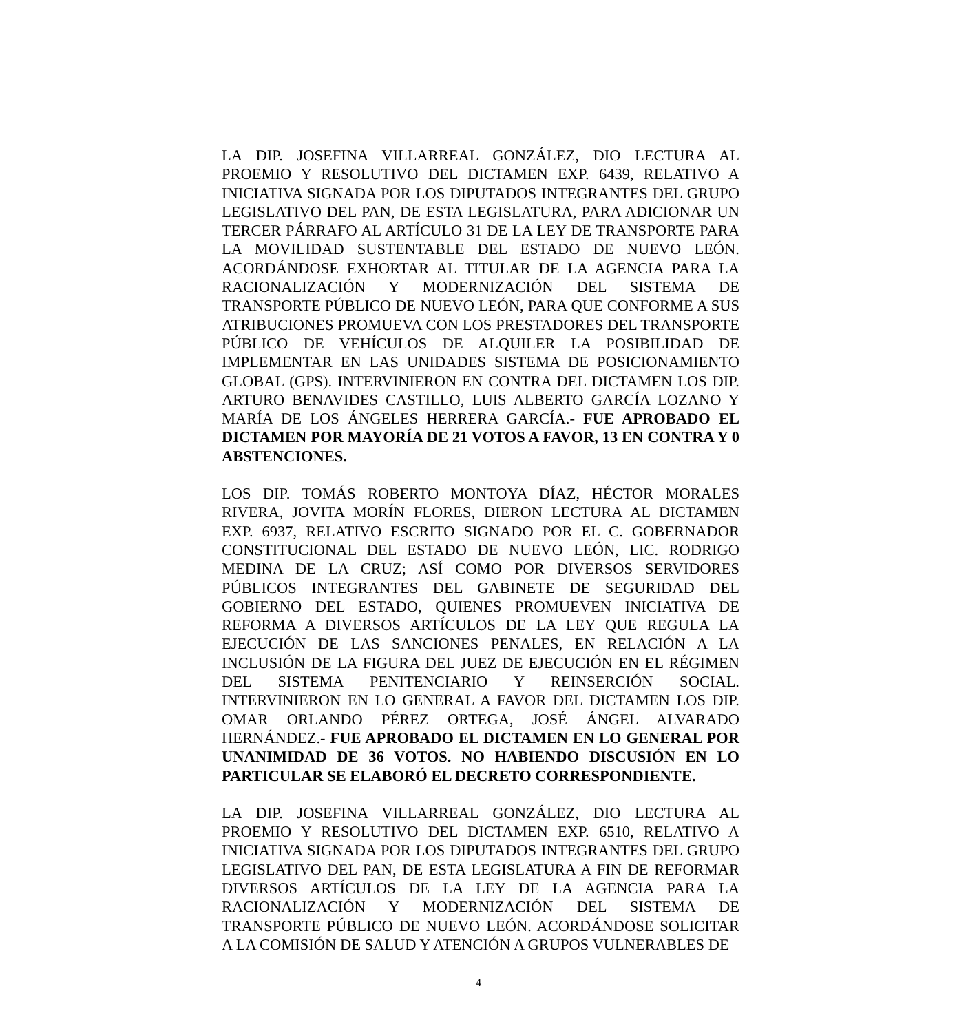LA DIP. JOSEFINA VILLARREAL GONZÁLEZ, DIO LECTURA AL PROEMIO Y RESOLUTIVO DEL DICTAMEN EXP. 6439, RELATIVO A INICIATIVA SIGNADA POR LOS DIPUTADOS INTEGRANTES DEL GRUPO LEGISLATIVO DEL PAN, DE ESTA LEGISLATURA, PARA ADICIONAR UN TERCER PÁRRAFO AL ARTÍCULO 31 DE LA LEY DE TRANSPORTE PARA LA MOVILIDAD SUSTENTABLE DEL ESTADO DE NUEVO LEÓN. ACORDÁNDOSE EXHORTAR AL TITULAR DE LA AGENCIA PARA LA RACIONALIZACIÓN Y MODERNIZACIÓN DEL SISTEMA DE TRANSPORTE PÚBLICO DE NUEVO LEÓN, PARA QUE CONFORME A SUS ATRIBUCIONES PROMUEVA CON LOS PRESTADORES DEL TRANSPORTE PÚBLICO DE VEHÍCULOS DE ALQUILER LA POSIBILIDAD DE IMPLEMENTAR EN LAS UNIDADES SISTEMA DE POSICIONAMIENTO GLOBAL (GPS). INTERVINIERON EN CONTRA DEL DICTAMEN LOS DIP. ARTURO BENAVIDES CASTILLO, LUIS ALBERTO GARCÍA LOZANO Y MARÍA DE LOS ÁNGELES HERRERA GARCÍA.- FUE APROBADO EL DICTAMEN POR MAYORÍA DE 21 VOTOS A FAVOR, 13 EN CONTRA Y 0 ABSTENCIONES.
LOS DIP. TOMÁS ROBERTO MONTOYA DÍAZ, HÉCTOR MORALES RIVERA, JOVITA MORÍN FLORES, DIERON LECTURA AL DICTAMEN EXP. 6937, RELATIVO ESCRITO SIGNADO POR EL C. GOBERNADOR CONSTITUCIONAL DEL ESTADO DE NUEVO LEÓN, LIC. RODRIGO MEDINA DE LA CRUZ; ASÍ COMO POR DIVERSOS SERVIDORES PÚBLICOS INTEGRANTES DEL GABINETE DE SEGURIDAD DEL GOBIERNO DEL ESTADO, QUIENES PROMUEVEN INICIATIVA DE REFORMA A DIVERSOS ARTÍCULOS DE LA LEY QUE REGULA LA EJECUCIÓN DE LAS SANCIONES PENALES, EN RELACIÓN A LA INCLUSIÓN DE LA FIGURA DEL JUEZ DE EJECUCIÓN EN EL RÉGIMEN DEL SISTEMA PENITENCIARIO Y REINSERCIÓN SOCIAL. INTERVINIERON EN LO GENERAL A FAVOR DEL DICTAMEN LOS DIP. OMAR ORLANDO PÉREZ ORTEGA, JOSÉ ÁNGEL ALVARADO HERNÁNDEZ.- FUE APROBADO EL DICTAMEN EN LO GENERAL POR UNANIMIDAD DE 36 VOTOS. NO HABIENDO DISCUSIÓN EN LO PARTICULAR SE ELABORÓ EL DECRETO CORRESPONDIENTE.
LA DIP. JOSEFINA VILLARREAL GONZÁLEZ, DIO LECTURA AL PROEMIO Y RESOLUTIVO DEL DICTAMEN EXP. 6510, RELATIVO A INICIATIVA SIGNADA POR LOS DIPUTADOS INTEGRANTES DEL GRUPO LEGISLATIVO DEL PAN, DE ESTA LEGISLATURA A FIN DE REFORMAR DIVERSOS ARTÍCULOS DE LA LEY DE LA AGENCIA PARA LA RACIONALIZACIÓN Y MODERNIZACIÓN DEL SISTEMA DE TRANSPORTE PÚBLICO DE NUEVO LEÓN. ACORDÁNDOSE SOLICITAR A LA COMISIÓN DE SALUD Y ATENCIÓN A GRUPOS VULNERABLES DE
4